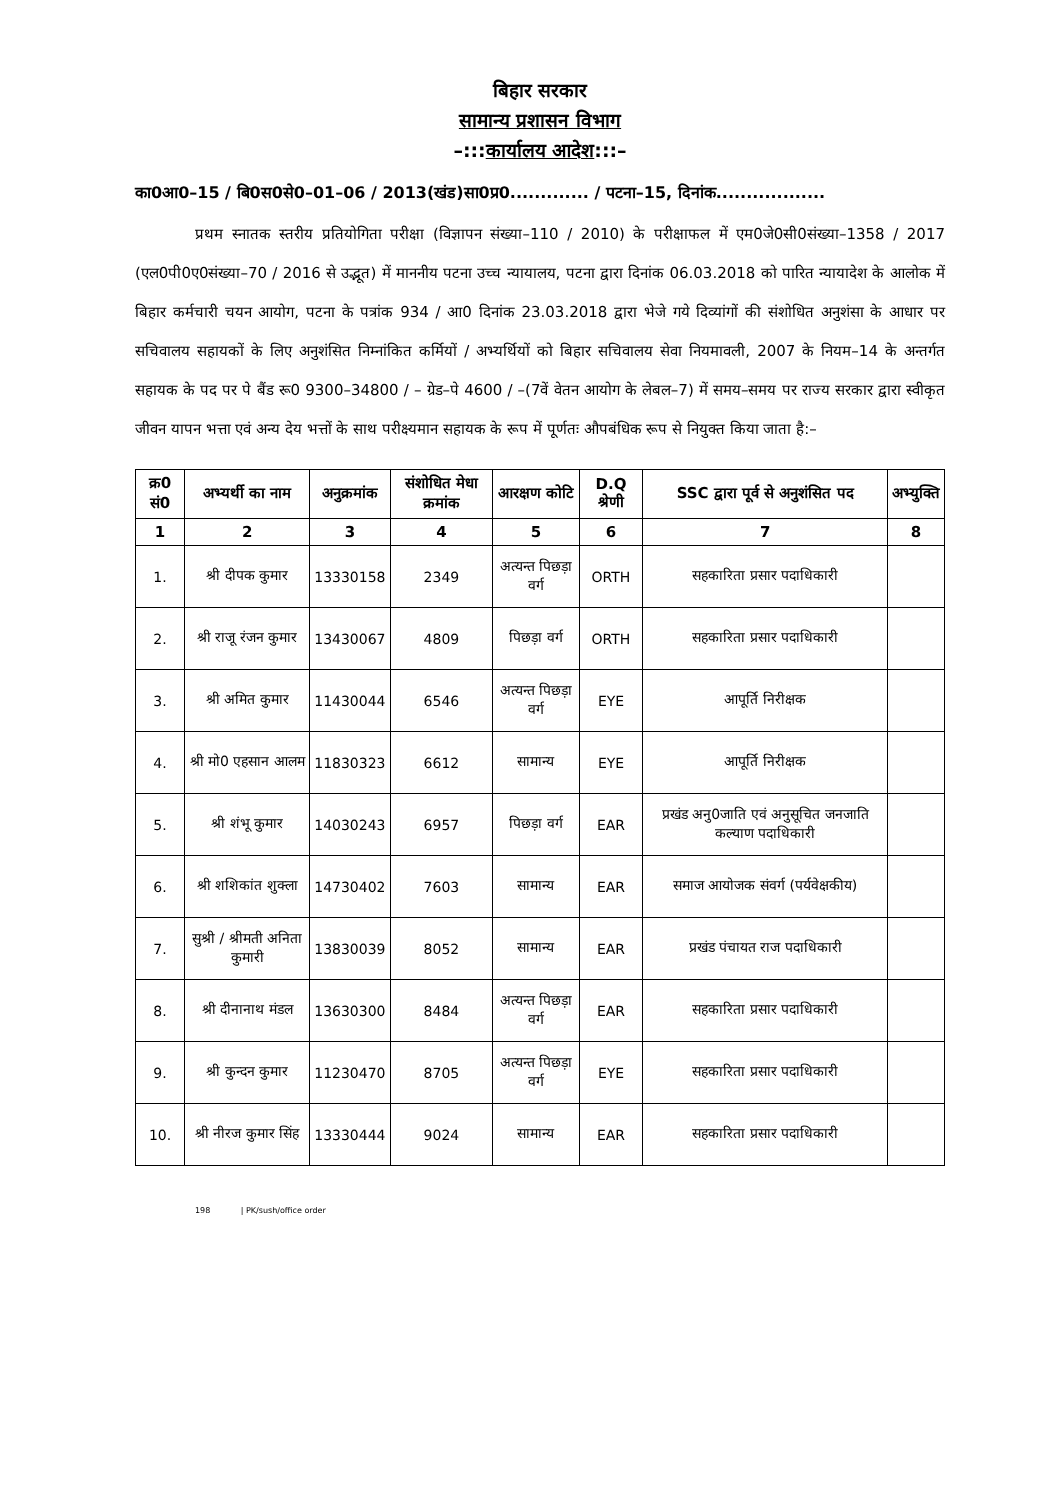बिहार सरकार
सामान्य प्रशासन विभाग
–:::कार्यालय आदेश:::–
का0आ0–15 / बि0स0से0–01–06 / 2013(खंड)सा0प्र0............. / पटना–15, दिनांक..................
प्रथम स्नातक स्तरीय प्रतियोगिता परीक्षा (विज्ञापन संख्या–110 / 2010) के परीक्षाफल में एम0जे0सी0संख्या–1358 / 2017 (एल0पी0ए0संख्या–70 / 2016 से उद्भूत) में माननीय पटना उच्च न्यायालय, पटना द्वारा दिनांक 06.03.2018 को पारित न्यायादेश के आलोक में बिहार कर्मचारी चयन आयोग, पटना के पत्रांक 934 / आ0 दिनांक 23.03.2018 द्वारा भेजे गये दिव्यांगों की संशोधित अनुशंसा के आधार पर सचिवालय सहायकों के लिए अनुशंसित निम्नांकित कर्मियों / अभ्यर्थियों को बिहार सचिवालय सेवा नियमावली, 2007 के नियम–14 के अन्तर्गत सहायक के पद पर पे बैंड रू0 9300–34800 / – ग्रेड–पे 4600 / –(7वें वेतन आयोग के लेबल–7) में समय–समय पर राज्य सरकार द्वारा स्वीकृत जीवन यापन भत्ता एवं अन्य देय भत्तों के साथ परीक्ष्यमान सहायक के रूप में पूर्णतः औपबंधिक रूप से नियुक्त किया जाता है:–
| क्र0 सं0 | अभ्यर्थी का नाम | अनुक्रमांक | संशोधित मेधा क्रमांक | आरक्षण कोटि | D.Q श्रेणी | SSC द्वारा पूर्व से अनुशंसित पद | अभ्युक्ति |
| --- | --- | --- | --- | --- | --- | --- | --- |
| 1 | 2 | 3 | 4 | 5 | 6 | 7 | 8 |
| 1. | श्री दीपक कुमार | 13330158 | 2349 | अत्यन्त पिछड़ा वर्ग | ORTH | सहकारिता प्रसार पदाधिकारी | |
| 2. | श्री राजू रंजन कुमार | 13430067 | 4809 | पिछड़ा वर्ग | ORTH | सहकारिता प्रसार पदाधिकारी | |
| 3. | श्री अमित कुमार | 11430044 | 6546 | अत्यन्त पिछड़ा वर्ग | EYE | आपूर्ति निरीक्षक | |
| 4. | श्री मो0 एहसान आलम | 11830323 | 6612 | सामान्य | EYE | आपूर्ति निरीक्षक | |
| 5. | श्री शंभू कुमार | 14030243 | 6957 | पिछड़ा वर्ग | EAR | प्रखंड अनु0जाति एवं अनुसूचित जनजाति कल्याण पदाधिकारी | |
| 6. | श्री शशिकांत शुक्ला | 14730402 | 7603 | सामान्य | EAR | समाज आयोजक संवर्ग (पर्यवेक्षकीय) | |
| 7. | सुश्री / श्रीमती अनिता कुमारी | 13830039 | 8052 | सामान्य | EAR | प्रखंड पंचायत राज पदाधिकारी | |
| 8. | श्री दीनानाथ मंडल | 13630300 | 8484 | अत्यन्त पिछड़ा वर्ग | EAR | सहकारिता प्रसार पदाधिकारी | |
| 9. | श्री कुन्दन कुमार | 11230470 | 8705 | अत्यन्त पिछड़ा वर्ग | EYE | सहकारिता प्रसार पदाधिकारी | |
| 10. | श्री नीरज कुमार सिंह | 13330444 | 9024 | सामान्य | EAR | सहकारिता प्रसार पदाधिकारी | |
198 | PK/sush/office order